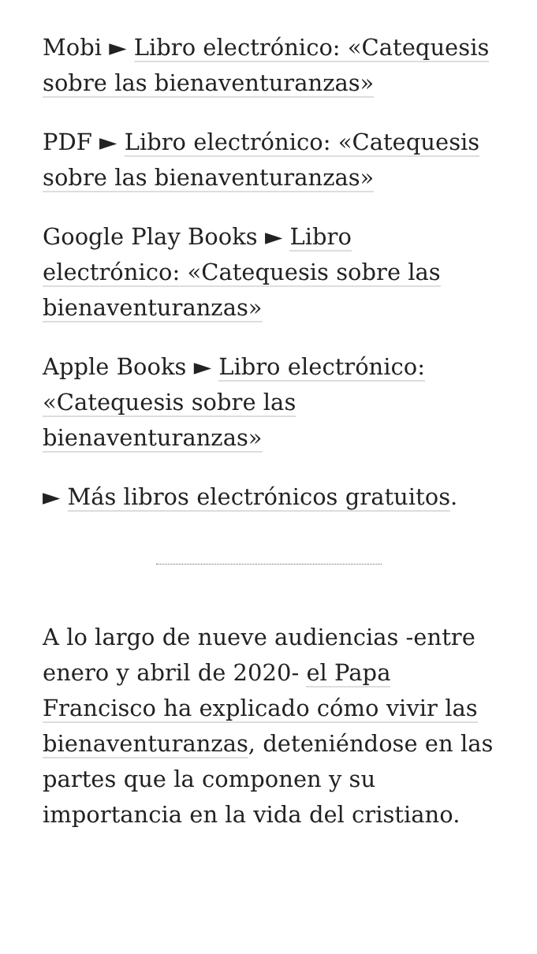Mobi ► Libro electrónico: «Catequesis sobre las bienaventuranzas»
PDF ► Libro electrónico: «Catequesis sobre las bienaventuranzas»
Google Play Books ► Libro electrónico: «Catequesis sobre las bienaventuranzas»
Apple Books ► Libro electrónico: «Catequesis sobre las bienaventuranzas»
► Más libros electrónicos gratuitos.
A lo largo de nueve audiencias -entre enero y abril de 2020- el Papa Francisco ha explicado cómo vivir las bienaventuranzas, deteniéndose en las partes que la componen y su importancia en la vida del cristiano.